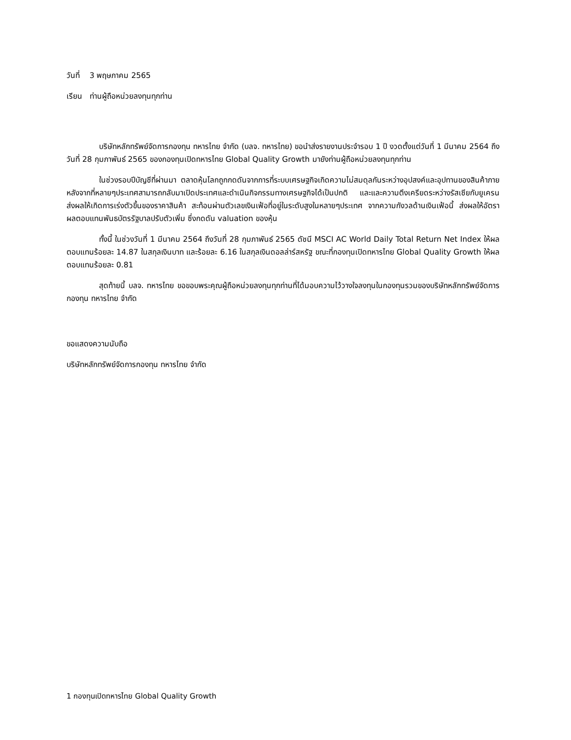วันที่ 3 พฤษภาคม 2565
เรียน ท่านผู้ถือหน่วยลงทุนทุกท่าน
บริษัทหลักทรัพย์จัดการกองทุน ทหารไทย จำกัด (บลจ. ทหารไทย) ขอนำส่งรายงานประจำรอบ 1 ปี งวดตั้งแต่วันที่ 1 มีนาคม 2564 ถึงวันที่ 28 กุมภาพันธ์ 2565 ของกองทุนเปิดทหารไทย Global Quality Growth มายังท่านผู้ถือหน่วยลงทุนทุกท่าน
ในช่วงรอบปีบัญชีที่ผ่านมา ตลาดหุ้นโลกถูกกดดันจากการที่ระบบเศรษฐกิจเกิดความไม่สมดุลกันระหว่างอุปสงค์และอุปทานของสินค้าภายหลังจากที่หลายๆประเทศสามารถกลับมาเปิดประเทศและดำเนินกิจกรรมทางเศรษฐกิจได้เป็นปกติ และและความตึงเครียดระหว่างรัสเซียกับยูเครน ส่งผลให้เกิดการเร่งตัวขึ้นของราคาสินค้า สะท้อนผ่านตัวเลขเงินเฟ้อที่อยู่ในระดับสูงในหลายๆประเทศ จากความกังวลด้านเงินเฟ้อนี้ ส่งผลให้อัตราผลตอบแทนพันธบัตรรัฐบาลปรับตัวเพิ่ม ซึ่งกดดัน valuation ของหุ้น
ทั้งนี้ ในช่วงวันที่ 1 มีนาคม 2564 ถึงวันที่ 28 กุมภาพันธ์ 2565 ดัชนี MSCI AC World Daily Total Return Net Index ให้ผลตอบแทนร้อยละ 14.87 ในสกุลเงินบาท และร้อยละ 6.16 ในสกุลเงินดอลล่าร์สหรัฐ ขณะที่กองทุนเปิดทหารไทย Global Quality Growth ให้ผลตอบแทนร้อยละ 0.81
สุดท้ายนี้ บลจ. ทหารไทย ขอขอบพระคุณผู้ถือหน่วยลงทุนทุกท่านที่ได้มอบความไว้วางใจลงทุนในกองทุนรวมของบริษัทหลักทรัพย์จัดการกองทุน ทหารไทย จำกัด
ขอแสดงความนับถือ
บริษัทหลักทรัพย์จัดการกองทุน ทหารไทย จำกัด
1 กองทุนเปิดทหารไทย Global Quality Growth